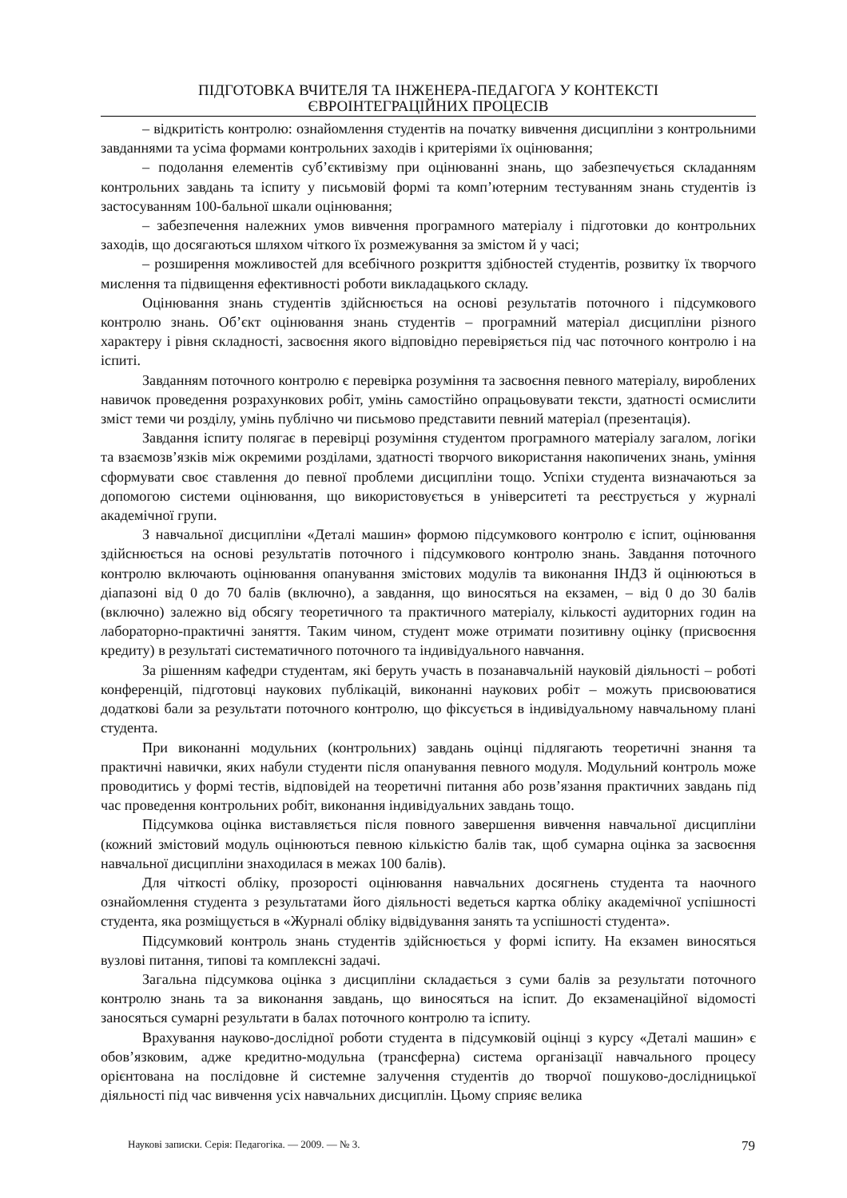ПІДГОТОВКА ВЧИТЕЛЯ ТА ІНЖЕНЕРА-ПЕДАГОГА У КОНТЕКСТІ
ЄВРОІНТЕГРАЦІЙНИХ ПРОЦЕСІВ
– відкритість контролю: ознайомлення студентів на початку вивчення дисципліни з контрольними завданнями та усіма формами контрольних заходів і критеріями їх оцінювання;
– подолання елементів суб’єктивізму при оцінюванні знань, що забезпечується складанням контрольних завдань та іспиту у письмовій формі та комп’ютерним тестуванням знань студентів із застосуванням 100-бальної шкали оцінювання;
– забезпечення належних умов вивчення програмного матеріалу і підготовки до контрольних заходів, що досягаються шляхом чіткого їх розмежування за змістом й у часі;
– розширення можливостей для всебічного розкриття здібностей студентів, розвитку їх творчого мислення та підвищення ефективності роботи викладацького складу.
Оцінювання знань студентів здійснюється на основі результатів поточного і підсумкового контролю знань. Об’єкт оцінювання знань студентів – програмний матеріал дисципліни різного характеру і рівня складності, засвоєння якого відповідно перевіряється під час поточного контролю і на іспиті.
Завданням поточного контролю є перевірка розуміння та засвоєння певного матеріалу, вироблених навичок проведення розрахункових робіт, умінь самостійно опрацьовувати тексти, здатності осмислити зміст теми чи розділу, умінь публічно чи письмово представити певний матеріал (презентація).
Завдання іспиту полягає в перевірці розуміння студентом програмного матеріалу загалом, логіки та взаємозв’язків між окремими розділами, здатності творчого використання накопичених знань, уміння сформувати своє ставлення до певної проблеми дисципліни тощо. Успіхи студента визначаються за допомогою системи оцінювання, що використовується в університеті та реєструється у журналі академічної групи.
З навчальної дисципліни «Деталі машин» формою підсумкового контролю є іспит, оцінювання здійснюється на основі результатів поточного і підсумкового контролю знань. Завдання поточного контролю включають оцінювання опанування змістових модулів та виконання ІНДЗ й оцінюються в діапазоні від 0 до 70 балів (включно), а завдання, що виносяться на екзамен, – від 0 до 30 балів (включно) залежно від обсягу теоретичного та практичного матеріалу, кількості аудиторних годин на лабораторно-практичні заняття. Таким чином, студент може отримати позитивну оцінку (присвоєння кредиту) в результаті систематичного поточного та індивідуального навчання.
За рішенням кафедри студентам, які беруть участь в позанавчальній науковій діяльності – роботі конференцій, підготовці наукових публікацій, виконанні наукових робіт – можуть присвоюватися додаткові бали за результати поточного контролю, що фіксується в індивідуальному навчальному плані студента.
При виконанні модульних (контрольних) завдань оцінці підлягають теоретичні знання та практичні навички, яких набули студенти після опанування певного модуля. Модульний контроль може проводитись у формі тестів, відповідей на теоретичні питання або розв’язання практичних завдань під час проведення контрольних робіт, виконання індивідуальних завдань тощо.
Підсумкова оцінка виставляється після повного завершення вивчення навчальної дисципліни (кожний змістовий модуль оцінюються певною кількістю балів так, щоб сумарна оцінка за засвоєння навчальної дисципліни знаходилася в межах 100 балів).
Для чіткості обліку, прозорості оцінювання навчальних досягнень студента та наочного ознайомлення студента з результатами його діяльності ведеться картка обліку академічної успішності студента, яка розміщується в «Журналі обліку відвідування занять та успішності студента».
Підсумковий контроль знань студентів здійснюється у формі іспиту. На екзамен виносяться вузлові питання, типові та комплексні задачі.
Загальна підсумкова оцінка з дисципліни складається з суми балів за результати поточного контролю знань та за виконання завдань, що виносяться на іспит. До екзаменаційної відомості заносяться сумарні результати в балах поточного контролю та іспиту.
Врахування науково-дослідної роботи студента в підсумковій оцінці з курсу «Деталі машин» є обов’язковим, адже кредитно-модульна (трансферна) система організації навчального процесу орієнтована на послідовне й системне залучення студентів до творчої пошуково-дослідницької діяльності під час вивчення усіх навчальних дисциплін. Цьому сприяє велика
Наукові записки. Серія: Педагогіка. — 2009. — № 3. 79